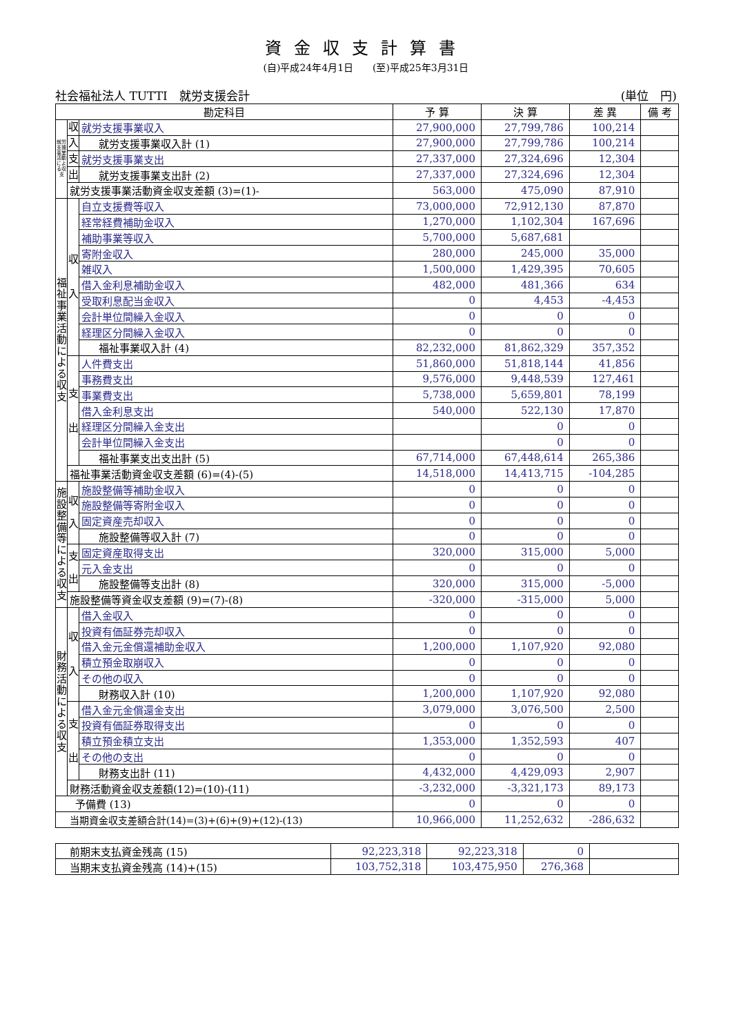資金収支計算書
(自)平成24年4月1日　　(至)平成25年3月31日
社会福祉法人 TUTTI　就労支援会計 (単位　円)
| 勘定科目 | | | 予 算 | 決 算 | 差 異 | 備 考 |
| --- | --- | --- | --- | --- | --- | --- |
| 就労支援事業活動による収支 | 収 | 就労支援事業収入 | 27,900,000 | 27,799,786 | 100,214 | |
| | 入 | 就労支援事業収入計 (1) | 27,900,000 | 27,799,786 | 100,214 | |
| | 支 | 就労支援事業支出 | 27,337,000 | 27,324,696 | 12,304 | |
| | 出 | 就労支援事業支出計 (2) | 27,337,000 | 27,324,696 | 12,304 | |
| | 就労支援事業活動資金収支差額 (3)=(1)- | | 563,000 | 475,090 | 87,910 | |
| 福祉事業活動による収支 | 収 入 | 自立支援費等収入 | 73,000,000 | 72,912,130 | 87,870 | |
| | | 経常経費補助金収入 | 1,270,000 | 1,102,304 | 167,696 | |
| | | 補助事業等収入 | 5,700,000 | 5,687,681 | | |
| | | 寄附金収入 | 280,000 | 245,000 | 35,000 | |
| | | 雑収入 | 1,500,000 | 1,429,395 | 70,605 | |
| | | 借入金利息補助金収入 | 482,000 | 481,366 | 634 | |
| | | 受取利息配当金収入 | 0 | 4,453 | -4,453 | |
| | | 会計単位間繰入金収入 | 0 | 0 | 0 | |
| | | 経理区分間繰入金収入 | 0 | 0 | 0 | |
| | | 福祉事業収入計 (4) | 82,232,000 | 81,862,329 | 357,352 | |
| | 支 出 | 人件費支出 | 51,860,000 | 51,818,144 | 41,856 | |
| | | 事務費支出 | 9,576,000 | 9,448,539 | 127,461 | |
| | | 事業費支出 | 5,738,000 | 5,659,801 | 78,199 | |
| | | 借入金利息支出 | 540,000 | 522,130 | 17,870 | |
| | | 経理区分間繰入金支出 | | 0 | 0 | |
| | | 会計単位間繰入金支出 | | 0 | 0 | |
| | | 福祉事業支出支出計 (5) | 67,714,000 | 67,448,614 | 265,386 | |
| | 福祉事業活動資金収支差額 (6)=(4)-(5) | | 14,518,000 | 14,413,715 | -104,285 | |
| 施設整備等による収支 | 収 入 | 施設整備等補助金収入 | 0 | 0 | 0 | |
| | | 施設整備等寄附金収入 | 0 | 0 | 0 | |
| | | 固定資産売却収入 | 0 | 0 | 0 | |
| | | 施設整備等収入計 (7) | 0 | 0 | 0 | |
| | 支 出 | 固定資産取得支出 | 320,000 | 315,000 | 5,000 | |
| | | 元入金支出 | 0 | 0 | 0 | |
| | | 施設整備等支出計 (8) | 320,000 | 315,000 | -5,000 | |
| | 施設整備等資金収支差額 (9)=(7)-(8) | | -320,000 | -315,000 | 5,000 | |
| 財務活動による収支 | 収 入 | 借入金収入 | 0 | 0 | 0 | |
| | | 投資有価証券売却収入 | 0 | 0 | 0 | |
| | | 借入金元金償還補助金収入 | 1,200,000 | 1,107,920 | 92,080 | |
| | | 積立預金取崩収入 | 0 | 0 | 0 | |
| | | その他の収入 | 0 | 0 | 0 | |
| | | 財務収入計 (10) | 1,200,000 | 1,107,920 | 92,080 | |
| | 支 出 | 借入金元金償還金支出 | 3,079,000 | 3,076,500 | 2,500 | |
| | | 投資有価証券取得支出 | 0 | 0 | 0 | |
| | | 積立預金積立支出 | 1,353,000 | 1,352,593 | 407 | |
| | | その他の支出 | 0 | 0 | 0 | |
| | | 財務支出計 (11) | 4,432,000 | 4,429,093 | 2,907 | |
| | 財務活動資金収支差額(12)=(10)-(11) | | -3,232,000 | -3,321,173 | 89,173 | |
| 予備費 (13) | | | 0 | 0 | 0 | |
| 当期資金収支差額合計(14)=(3)+(6)+(9)+(12)-(13) | | | 10,966,000 | 11,252,632 | -286,632 | |
| 前期末支払資金残高 (15) | 92,223,318 | 92,223,318 | 0 | |
| 当期末支払資金残高 (14)+(15) | 103,752,318 | 103,475,950 | 276,368 | |